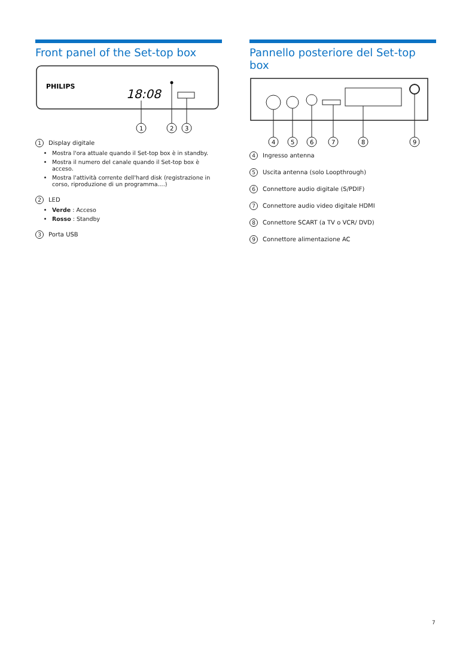Front panel of the Set-top box
PHILIPS
18:08
1
2
3
1 Display digitale
Mostra l'ora attuale quando il Set-top box è in standby.
Mostra il numero del canale quando il Set-top box è acceso.
Mostra l'attività corrente dell'hard disk (registrazione in corso, riproduzione di un programma....)
2 LED
Verde : Acceso
Rosso : Standby
3 Porta USB
Pannello posteriore del Set-top box
4
5
6
7
8
9
4 Ingresso antenna
5 Uscita antenna (solo Loopthrough)
6 Connettore audio digitale (S/PDIF)
7 Connettore audio video digitale HDMI
8 Connettore SCART (a TV o VCR/ DVD)
9 Connettore alimentazione AC
7